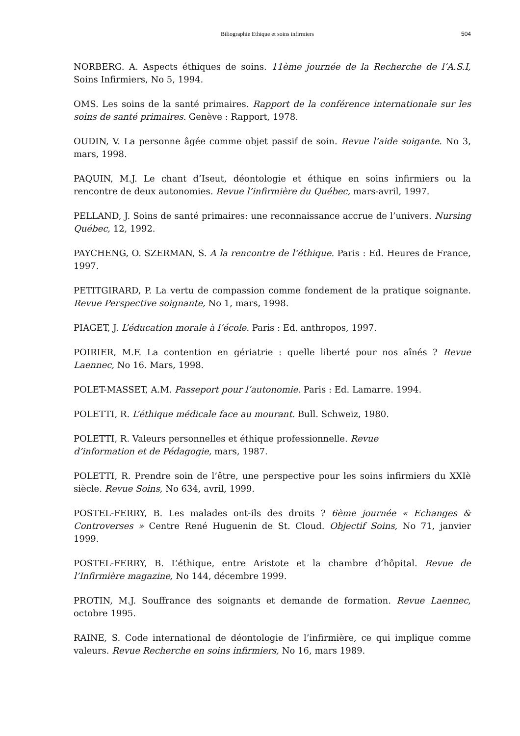Biliographie Ethique et soins infirmiers 504
NORBERG. A. Aspects éthiques de soins. 11ème journée de la Recherche de l’A.S.I, Soins Infirmiers, No 5, 1994.
OMS. Les soins de la santé primaires. Rapport de la conférence internationale sur les soins de santé primaires. Genève : Rapport, 1978.
OUDIN, V. La personne âgée comme objet passif de soin. Revue l’aide soigante. No 3, mars, 1998.
PAQUIN, M.J. Le chant d’Iseut, déontologie et éthique en soins infirmiers ou la rencontre de deux autonomies. Revue l’infirmière du Québec, mars-avril, 1997.
PELLAND, J. Soins de santé primaires: une reconnaissance accrue de l’univers. Nursing Québec, 12, 1992.
PAYCHENG, O. SZERMAN, S. A la rencontre de l’éthique. Paris : Ed. Heures de France, 1997.
PETITGIRARD, P. La vertu de compassion comme fondement de la pratique soignante. Revue Perspective soignante, No 1, mars, 1998.
PIAGET, J. L’éducation morale à l’école. Paris : Ed. anthropos, 1997.
POIRIER, M.F. La contention en gériatrie : quelle liberté pour nos aînés ? Revue Laennec, No 16. Mars, 1998.
POLET-MASSET, A.M. Passeport pour l’autonomie. Paris : Ed. Lamarre. 1994.
POLETTI, R. L’éthique médicale face au mourant. Bull. Schweiz, 1980.
POLETTI, R. Valeurs personnelles et éthique professionnelle. Revue
d’information et de Pédagogie, mars, 1987.
POLETTI, R. Prendre soin de l’être, une perspective pour les soins infirmiers du XXIè siècle. Revue Soins, No 634, avril, 1999.
POSTEL-FERRY, B. Les malades ont-ils des droits ? 6ème journée « Echanges & Controverses » Centre René Huguenin de St. Cloud. Objectif Soins, No 71, janvier 1999.
POSTEL-FERRY, B. L’éthique, entre Aristote et la chambre d’hôpital. Revue de l’Infirmière magazine, No 144, décembre 1999.
PROTIN, M.J. Souffrance des soignants et demande de formation. Revue Laennec, octobre 1995.
RAINE, S. Code international de déontologie de l’infirmière, ce qui implique comme valeurs. Revue Recherche en soins infirmiers, No 16, mars 1989.